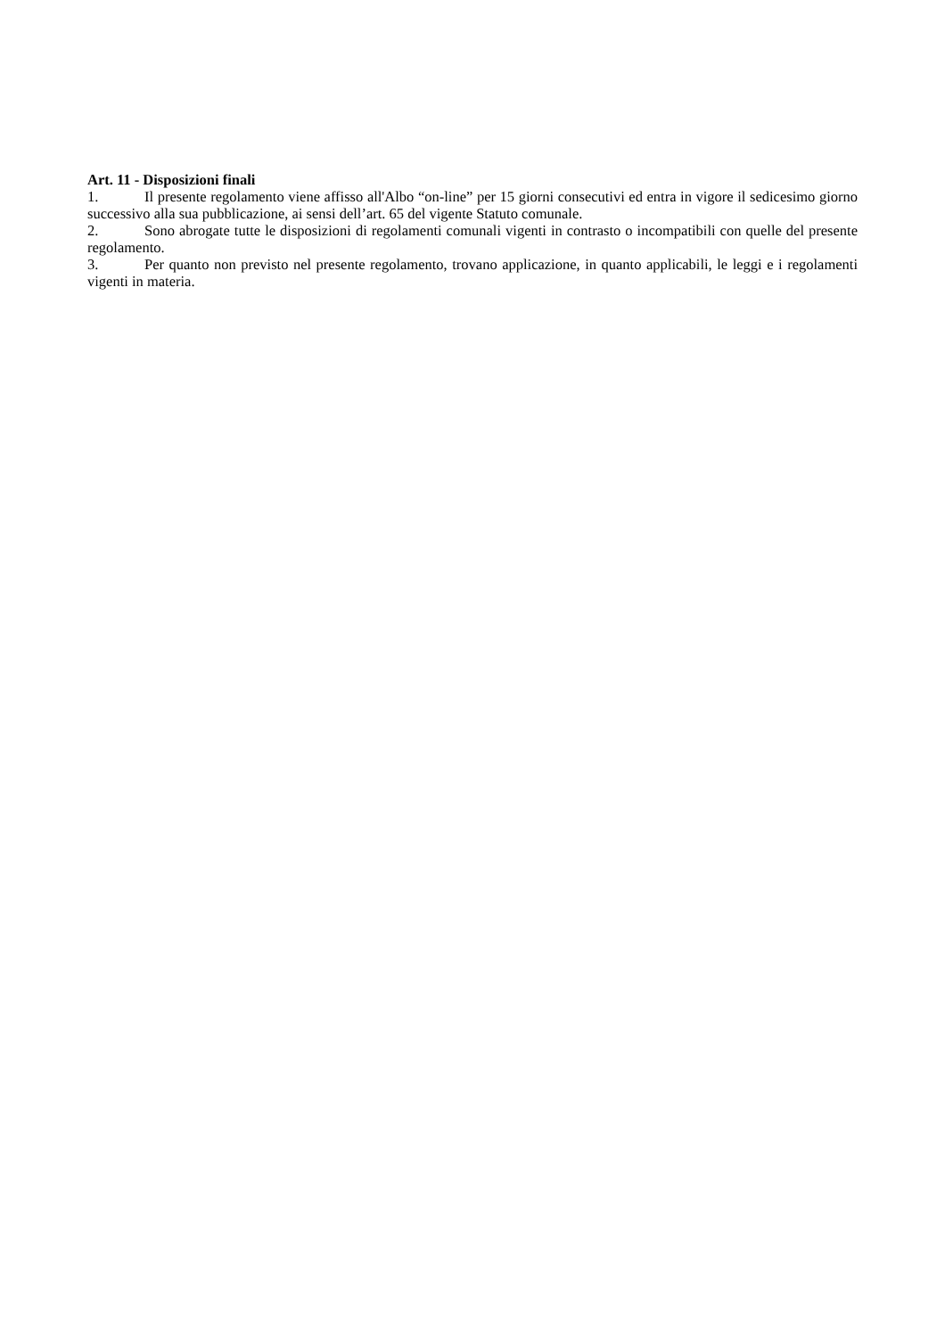Art. 11 - Disposizioni finali
1. Il presente regolamento viene affisso all'Albo “on-line” per 15 giorni consecutivi ed entra in vigore il sedicesimo giorno successivo alla sua pubblicazione, ai sensi dell’art. 65 del vigente Statuto comunale.
2. Sono abrogate tutte le disposizioni di regolamenti comunali vigenti in contrasto o incompatibili con quelle del presente regolamento.
3. Per quanto non previsto nel presente regolamento, trovano applicazione, in quanto applicabili, le leggi e i regolamenti vigenti in materia.